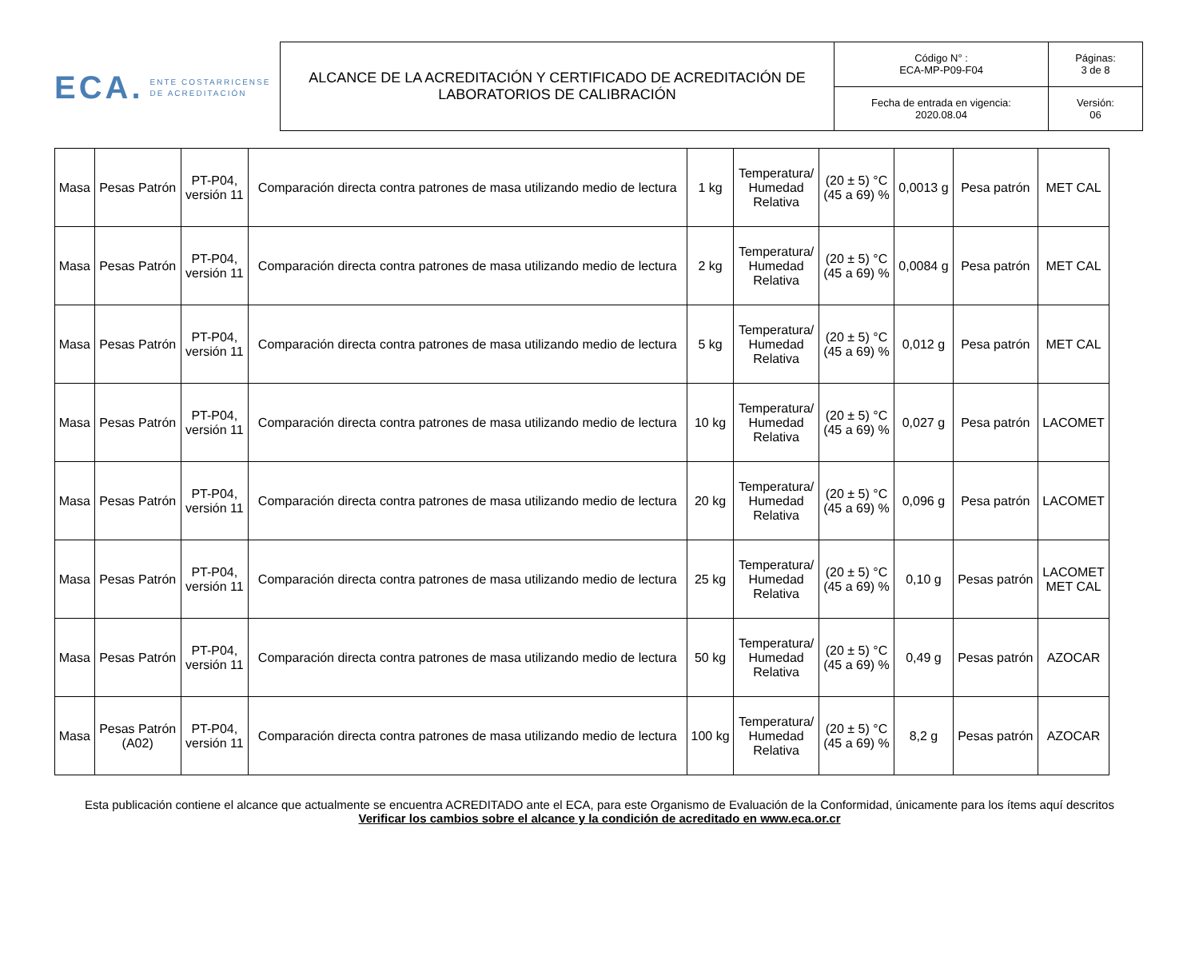ECA. ENTE COSTARRICENSE
DE ACREDITACIÓN
| ALCANCE DE LA ACREDITACIÓN Y CERTIFICADO DE ACREDITACIÓN DE LABORATORIOS DE CALIBRACIÓN | Código N° : ECA-MP-P09-F04 | Páginas: 3 de 8 |
| | Fecha de entrada en vigencia: 2020.08.04 | Versión: 06 |
| Masa | Pesas Patrón | PT-P04, versión 11 | Comparación directa contra patrones de masa utilizando medio de lectura | 1 kg | Temperatura/ Humedad Relativa | (20 ± 5) °C (45 a 69) % | 0,0013 g | Pesa patrón | MET CAL |
| Masa | Pesas Patrón | PT-P04, versión 11 | Comparación directa contra patrones de masa utilizando medio de lectura | 2 kg | Temperatura/ Humedad Relativa | (20 ± 5) °C (45 a 69) % | 0,0084 g | Pesa patrón | MET CAL |
| Masa | Pesas Patrón | PT-P04, versión 11 | Comparación directa contra patrones de masa utilizando medio de lectura | 5 kg | Temperatura/ Humedad Relativa | (20 ± 5) °C (45 a 69) % | 0,012 g | Pesa patrón | MET CAL |
| Masa | Pesas Patrón | PT-P04, versión 11 | Comparación directa contra patrones de masa utilizando medio de lectura | 10 kg | Temperatura/ Humedad Relativa | (20 ± 5) °C (45 a 69) % | 0,027 g | Pesa patrón | LACOMET |
| Masa | Pesas Patrón | PT-P04, versión 11 | Comparación directa contra patrones de masa utilizando medio de lectura | 20 kg | Temperatura/ Humedad Relativa | (20 ± 5) °C (45 a 69) % | 0,096 g | Pesa patrón | LACOMET |
| Masa | Pesas Patrón | PT-P04, versión 11 | Comparación directa contra patrones de masa utilizando medio de lectura | 25 kg | Temperatura/ Humedad Relativa | (20 ± 5) °C (45 a 69) % | 0,10 g | Pesas patrón | LACOMET MET CAL |
| Masa | Pesas Patrón | PT-P04, versión 11 | Comparación directa contra patrones de masa utilizando medio de lectura | 50 kg | Temperatura/ Humedad Relativa | (20 ± 5) °C (45 a 69) % | 0,49 g | Pesas patrón | AZOCAR |
| Masa | Pesas Patrón (A02) | PT-P04, versión 11 | Comparación directa contra patrones de masa utilizando medio de lectura | 100 kg | Temperatura/ Humedad Relativa | (20 ± 5) °C (45 a 69) % | 8,2 g | Pesas patrón | AZOCAR |
Esta publicación contiene el alcance que actualmente se encuentra ACREDITADO ante el ECA, para este Organismo de Evaluación de la Conformidad, únicamente para los ítems aquí descritos
Verificar los cambios sobre el alcance y la condición de acreditado en www.eca.or.cr